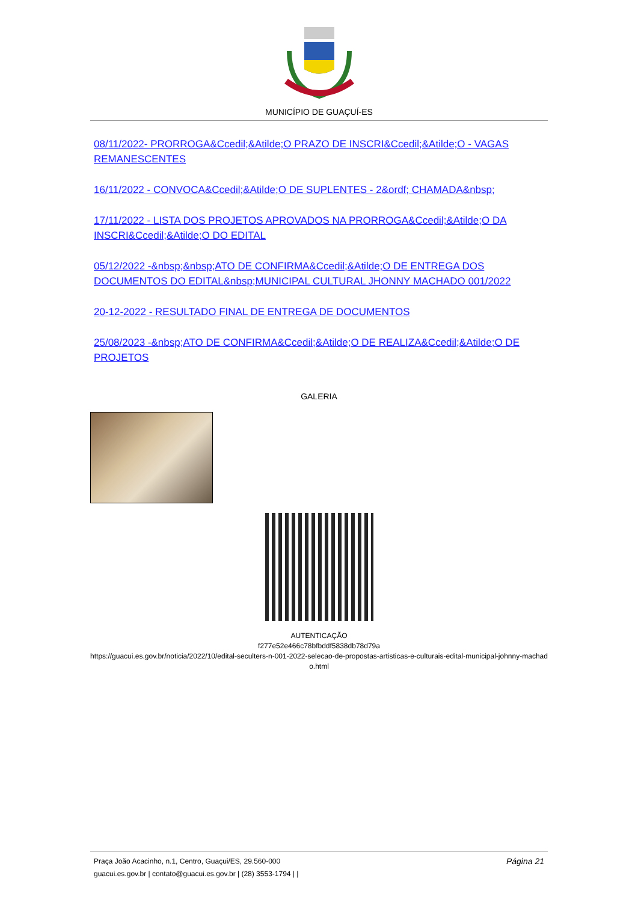MUNICÍPIO DE GUAÇUÍ-ES
08/11/2022- PRORROGA&Ccedil;&Atilde;O PRAZO DE INSCRI&Ccedil;&Atilde;O - VAGAS REMANESCENTES
16/11/2022 - CONVOCA&Ccedil;&Atilde;O DE SUPLENTES - 2&ordf; CHAMADA&nbsp;
17/11/2022 - LISTA DOS PROJETOS APROVADOS NA PRORROGA&Ccedil;&Atilde;O DA INSCRI&Ccedil;&Atilde;O DO EDITAL
05/12/2022 -&nbsp;&nbsp;ATO DE CONFIRMA&Ccedil;&Atilde;O DE ENTREGA DOS DOCUMENTOS DO EDITAL&nbsp;MUNICIPAL CULTURAL JHONNY MACHADO 001/2022
20-12-2022 - RESULTADO FINAL DE ENTREGA DE DOCUMENTOS
25/08/2023 -&nbsp;ATO DE CONFIRMA&Ccedil;&Atilde;O DE REALIZA&Ccedil;&Atilde;O DE PROJETOS
GALERIA
AUTENTICAÇÃO
f277e52e466c78bfbddf5838db78d79a
https://guacui.es.gov.br/noticia/2022/10/edital-seculters-n-001-2022-selecao-de-propostas-artisticas-e-culturais-edital-municipal-johnny-machad o.html
Praça João Acacinho, n.1, Centro, Guaçui/ES, 29.560-000
guacui.es.gov.br | contato@guacui.es.gov.br | (28) 3553-1794 | |
Página 21